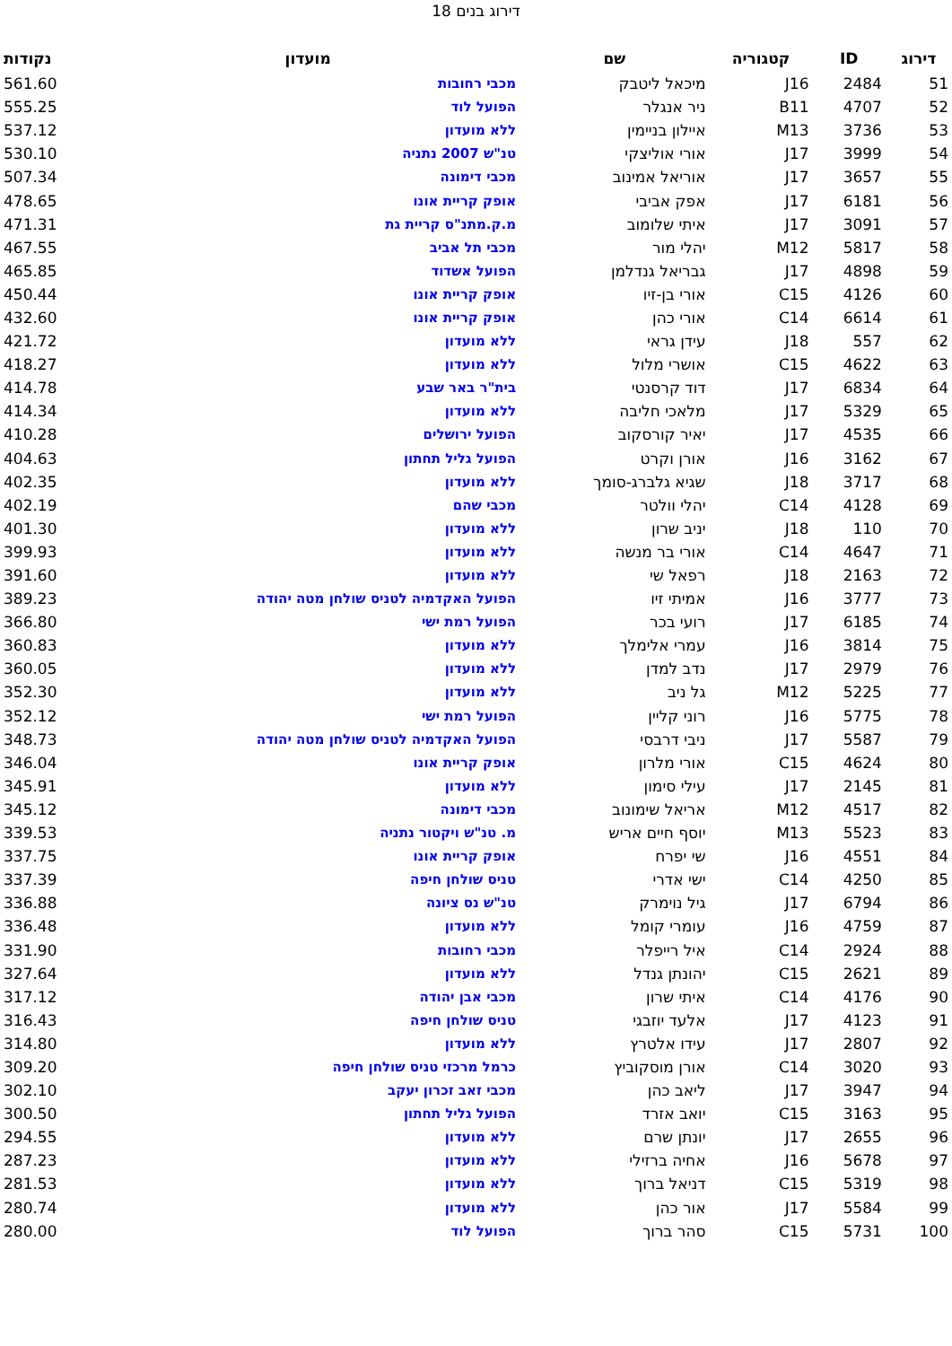דירוג בנים 18
| דירוג | ID | קטגוריה | שם | מועדון | נקודות |
| --- | --- | --- | --- | --- | --- |
| 51 | 2484 | J16 | מיכאל ליטבק | מכבי רחובות | 561.60 |
| 52 | 4707 | B11 | ניר אנגלר | הפועל לוד | 555.25 |
| 53 | 3736 | M13 | איילון בניימין | ללא מועדון | 537.12 |
| 54 | 3999 | J17 | אורי אוליצקי | טנ"ש 2007 נתניה | 530.10 |
| 55 | 3657 | J17 | אוריאל אמינוב | מכבי דימונה | 507.34 |
| 56 | 6181 | J17 | אפק אביבי | אופק קריית אונו | 478.65 |
| 57 | 3091 | J17 | איתי שלומוב | מ.ק.מתנ"ס קריית גת | 471.31 |
| 58 | 5817 | M12 | יהלי מור | מכבי תל אביב | 467.55 |
| 59 | 4898 | J17 | גבריאל גנדלמן | הפועל אשדוד | 465.85 |
| 60 | 4126 | C15 | אורי בן-זיו | אופק קריית אונו | 450.44 |
| 61 | 6614 | C14 | אורי כהן | אופק קריית אונו | 432.60 |
| 62 | 557 | J18 | עידן גראי | ללא מועדון | 421.72 |
| 63 | 4622 | C15 | אושרי מלול | ללא מועדון | 418.27 |
| 64 | 6834 | J17 | דוד קרסנטי | בית"ר באר שבע | 414.78 |
| 65 | 5329 | J17 | מלאכי חליבה | ללא מועדון | 414.34 |
| 66 | 4535 | J17 | יאיר קורסקוב | הפועל ירושלים | 410.28 |
| 67 | 3162 | J16 | אורן וקרט | הפועל גליל תחתון | 404.63 |
| 68 | 3717 | J18 | שגיא גלברג-סומך | ללא מועדון | 402.35 |
| 69 | 4128 | C14 | יהלי וולטר | מכבי שהם | 402.19 |
| 70 | 110 | J18 | יניב שרון | ללא מועדון | 401.30 |
| 71 | 4647 | C14 | אורי בר מנשה | ללא מועדון | 399.93 |
| 72 | 2163 | J18 | רפאל שי | ללא מועדון | 391.60 |
| 73 | 3777 | J16 | אמיתי זיו | הפועל האקדמיה לטניס שולחן מטה יהודה | 389.23 |
| 74 | 6185 | J17 | רועי בכר | הפועל רמת ישי | 366.80 |
| 75 | 3814 | J16 | עמרי אלימלך | ללא מועדון | 360.83 |
| 76 | 2979 | J17 | נדב למדן | ללא מועדון | 360.05 |
| 77 | 5225 | M12 | גל ניב | ללא מועדון | 352.30 |
| 78 | 5775 | J16 | רוני קליין | הפועל רמת ישי | 352.12 |
| 79 | 5587 | J17 | ניבי דרבסי | הפועל האקדמיה לטניס שולחן מטה יהודה | 348.73 |
| 80 | 4624 | C15 | אורי מלרון | אופק קריית אונו | 346.04 |
| 81 | 2145 | J17 | עילי סימון | ללא מועדון | 345.91 |
| 82 | 4517 | M12 | אריאל שימונוב | מכבי דימונה | 345.12 |
| 83 | 5523 | M13 | יוסף חיים אריש | מ. טנ"ש ויקטור נתניה | 339.53 |
| 84 | 4551 | J16 | שי יפרח | אופק קריית אונו | 337.75 |
| 85 | 4250 | C14 | ישי אדרי | טניס שולחן חיפה | 337.39 |
| 86 | 6794 | J17 | גיל נוימרק | טנ"ש נס ציונה | 336.88 |
| 87 | 4759 | J16 | עומרי קומל | ללא מועדון | 336.48 |
| 88 | 2924 | C14 | איל רייפלר | מכבי רחובות | 331.90 |
| 89 | 2621 | C15 | יהונתן גנדל | ללא מועדון | 327.64 |
| 90 | 4176 | C14 | איתי שרון | מכבי אבן יהודה | 317.12 |
| 91 | 4123 | J17 | אלעד יוזבגי | טניס שולחן חיפה | 316.43 |
| 92 | 2807 | J17 | עידו אלטרץ | ללא מועדון | 314.80 |
| 93 | 3020 | C14 | אורן מוסקוביץ | כרמל מרכזי טניס שולחן חיפה | 309.20 |
| 94 | 3947 | J17 | ליאב כהן | מכבי זאב זכרון יעקב | 302.10 |
| 95 | 3163 | C15 | יואב אזרד | הפועל גליל תחתון | 300.50 |
| 96 | 2655 | J17 | יונתן שרם | ללא מועדון | 294.55 |
| 97 | 5678 | J16 | אחיה ברזילי | ללא מועדון | 287.23 |
| 98 | 5319 | C15 | דניאל ברוך | ללא מועדון | 281.53 |
| 99 | 5584 | J17 | אור כהן | ללא מועדון | 280.74 |
| 100 | 5731 | C15 | סהר ברוך | הפועל לוד | 280.00 |